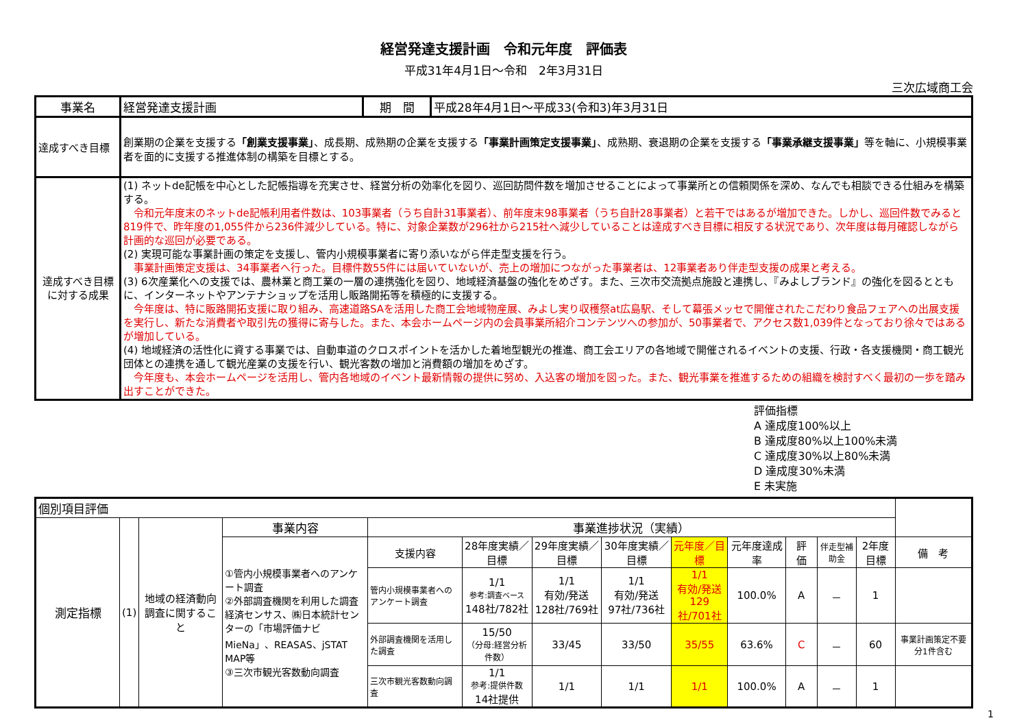経営発達支援計画　令和元年度　評価表
平成31年4月1日～令和　2年3月31日
三次広域商工会
| 事業名 | 経営発達支援計画 | 期 間 | 平成28年4月1日～平成33(令和3)年3月31日 |
| 達成すべき目標 | 創業期の企業を支援する 「創業支援事業」 、成長期、成熟期の企業を支援する 「事業計画策定支援事業」 、成熟期、衰退期の企業を支援する 「事業承継支援事業」 等を軸に、小規模事業者を面的に支援する推進体制の構築を目標とする。 | | |
| 達成すべき目標に対する成果 | (1) ネットde記帳を中心とした記帳指導を充実させ、経営分析の効率化を図り、巡回訪問件数を増加させることによって事業所との信頼関係を深め、なんでも相談できる仕組みを構築する。 令和元年度末のネットde記帳利用者件数は、103事業者（うち自計31事業者）、前年度末98事業者（うち自計28事業者）と若干ではあるが増加できた。しかし、巡回件数でみると819件で、昨年度の1,055件から236件減少している。特に、対象企業数が296社から215社へ減少していることは達成すべき目標に相反する状況であり、次年度は毎月確認しながら計画的な巡回が必要である。 (2) 実現可能な事業計画の策定を支援し、管内小規模事業者に寄り添いながら伴走型支援を行う。 事業計画策定支援は、34事業者へ行った。目標件数55件には届いていないが、売上の増加につながった事業者は、12事業者あり伴走型支援の成果と考える。 (3) 6次産業化への支援では、農林業と商工業の一層の連携強化を図り、地域経済基盤の強化をめざす。また、三次市交流拠点施設と連携し、『みよしブランド』の強化を図るとともに、インターネットやアンテナショップを活用し販路開拓等を積極的に支援する。 今年度は、特に販路開拓支援に取り組み、高速道路SAを活用した商工会地域物産展、みよし実り収穫祭at広島駅、そして幕張メッセで開催されたこだわり食品フェアへの出展支援を実行し、新たな消費者や取引先の獲得に寄与した。また、本会ホームページ内の会員事業所紹介コンテンツへの参加が、50事業者で、アクセス数1,039件となっており徐々ではあるが増加している。 (4) 地域経済の活性化に資する事業では、自動車道のクロスポイントを活かした着地型観光の推進、商工会エリアの各地域で開催されるイベントの支援、行政・各支援機関・商工観光団体との連携を通して観光産業の支援を行い、観光客数の増加と消費額の増加をめざす。 今年度も、本会ホームページを活用し、管内各地域のイベント最新情報の提供に努め、入込客の増加を図った。また、観光事業を推進するための組織を検討すべく最初の一歩を踏み出すことができた。 | | |
評価指標
A 達成度100%以上
B 達成度80%以上100%未満
C 達成度30%以上80%未満
D 達成度30%未満
E 未実施
| 個別項目評価 | | | | | | | | | | | | | |
| 測定指標 | (1) | 地域の経済動向調査に関すること | 事業内容 | 事業進捗状況（実績） | | | | | | | | | |
| | | | ①管内小規模事業者へのアンケート調査 ②外部調査機関を利用した調査 経済センサス、㈱日本統計センターの「市場評価ナビMieNa」、REASAS、jSTAT MAP等 ③三次市観光客数動向調査 | 支援内容 | 28年度実績／目標 | 29年度実績／目標 | 30年度実績／目標 | 元年度／目標 | 元年度達成率 | 評 価 | 伴走型補助金 | 2年度目標 | 備 考 |
| | | | | 管内小規模事業者へのアンケート調査 | 1/1 参考:調査ベース 148社/782社 | 1/1 有効/発送 128社/769社 | 1/1 有効/発送 97社/736社 | 1/1 有効/発送 129社/701社 | 100.0% | A | － | 1 | |
| | | | | 外部調査機関を活用した調査 | 15/50 （分母:経営分析件数） | 33/45 | 33/50 | 35/55 | 63.6% | C | － | 60 | 事業計画策定不要分1件含む |
| | | | | 三次市観光客数動向調査 | 1/1 参考:提供件数 14社提供 | 1/1 | 1/1 | 1/1 | 100.0% | A | － | 1 | |
1